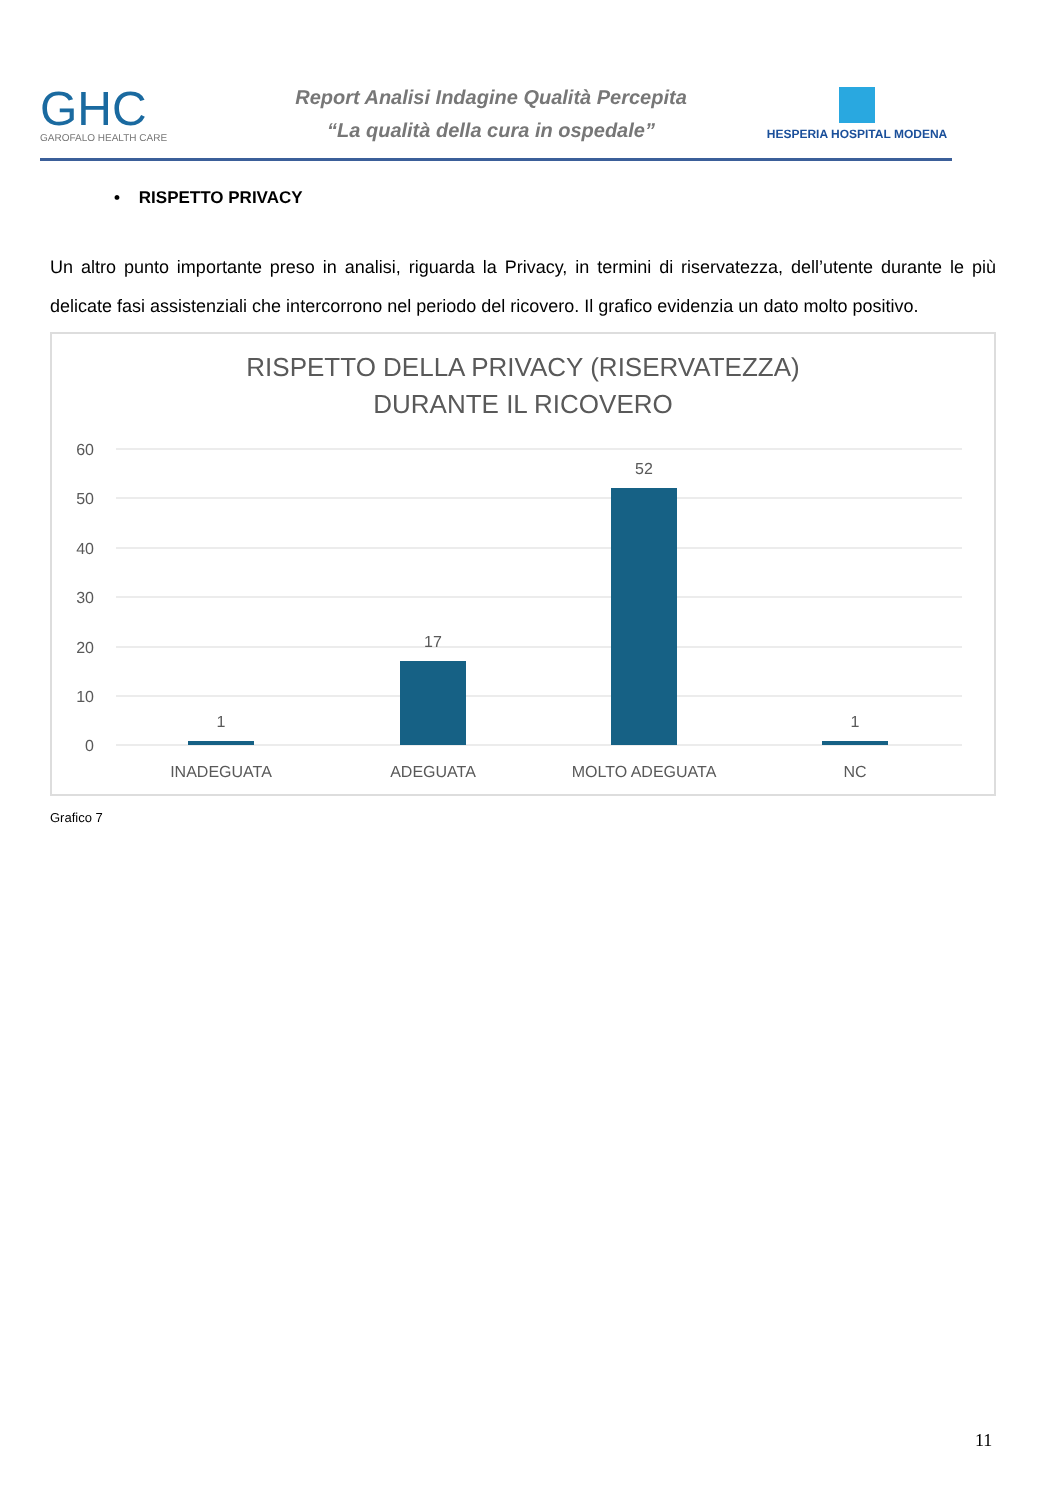GHC
GAROFALO HEALTH CARE
Report Analisi Indagine Qualità Percepita
“La qualità della cura in ospedale”
HESPERIA HOSPITAL MODENA
• RISPETTO PRIVACY
Un altro punto importante preso in analisi, riguarda la Privacy, in termini di riservatezza, dell’utente durante le più delicate fasi assistenziali che intercorrono nel periodo del ricovero. Il grafico evidenzia un dato molto positivo.
RISPETTO DELLA PRIVACY (RISERVATEZZA)
DURANTE IL RICOVERO
60
50
40
30
20
10
0
1
17
52
1
INADEGUATA
ADEGUATA
MOLTO ADEGUATA
NC
Grafico 7
11